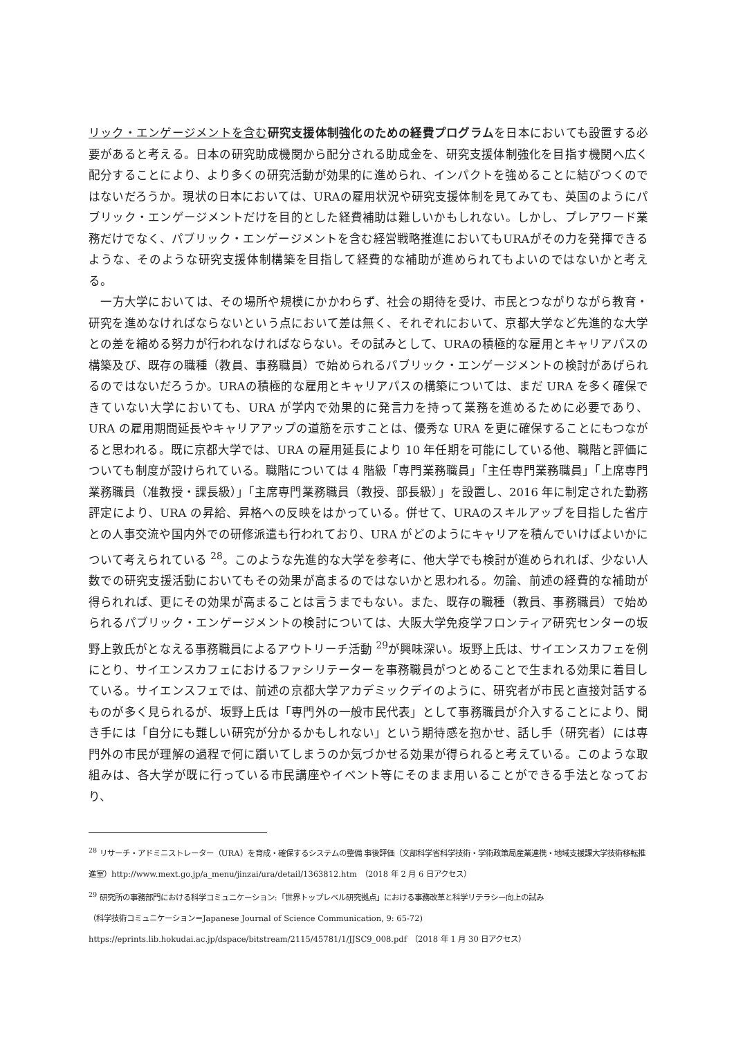リック・エンゲージメントを含む 研究支援体制強化のための経費プログラムを日本においても設置する必要があると考える。日本の研究助成機関から配分される助成金を、研究支援体制強化を目指す機関へ広く配分することにより、より多くの研究活動が効果的に進められ、インパクトを強めることに結びつくのではないだろうか。現状の日本においては、URAの雇用状況や研究支援体制を見てみても、英国のようにパブリック・エンゲージメントだけを目的とした経費補助は難しいかもしれない。しかし、プレアワード業務だけでなく、パブリック・エンゲージメントを含む経営戦略推進においてもURAがその力を発揮できるような、そのような研究支援体制構築を目指して経費的な補助が進められてもよいのではないかと考える。
　一方大学においては、その場所や規模にかかわらず、社会の期待を受け、市民とつながりながら教育・研究を進めなければならないという点において差は無く、それぞれにおいて、京都大学など先進的な大学との差を縮める努力が行われなければならない。その試みとして、URAの積極的な雇用とキャリアパスの構築及び、既存の職種（教員、事務職員）で始められるパブリック・エンゲージメントの検討があげられるのではないだろうか。URAの積極的な雇用とキャリアパスの構築については、まだ URA を多く確保できていない大学においても、URA が学内で効果的に発言力を持って業務を進めるために必要であり、URA の雇用期間延長やキャリアアップの道筋を示すことは、優秀な URA を更に確保することにもつながると思われる。既に京都大学では、URA の雇用延長により 10 年任期を可能にしている他、職階と評価についても制度が設けられている。職階については 4 階級「専門業務職員」「主任専門業務職員」「上席専門業務職員（准教授・課長級）」「主席専門業務職員（教授、部長級）」を設置し、2016 年に制定された勤務評定により、URA の昇給、昇格への反映をはかっている。併せて、URAのスキルアップを目指した省庁との人事交流や国内外での研修派遣も行われており、URA がどのようにキャリアを積んでいけばよいかについて考えられている <sup>28</sup>。このような先進的な大学を参考に、他大学でも検討が進められれば、少ない人数での研究支援活動においてもその効果が高まるのではないかと思われる。勿論、前述の経費的な補助が得られれば、更にその効果が高まることは言うまでもない。また、既存の職種（教員、事務職員）で始められるパブリック・エンゲージメントの検討については、大阪大学免疫学フロンティア研究センターの坂野上敦氏がとなえる事務職員によるアウトリーチ活動 <sup>29</sup>が興味深い。坂野上氏は、サイエンスカフェを例にとり、サイエンスカフェにおけるファシリテーターを事務職員がつとめることで生まれる効果に着目している。サイエンスフェでは、前述の京都大学アカデミックデイのように、研究者が市民と直接対話するものが多く見られるが、坂野上氏は「専門外の一般市民代表」として事務職員が介入することにより、聞き手には「自分にも難しい研究が分かるかもしれない」という期待感を抱かせ、話し手（研究者）には専門外の市民が理解の過程で何に躓いてしまうのか気づかせる効果が得られると考えている。このような取組みは、各大学が既に行っている市民講座やイベント等にそのまま用いることができる手法となっており、
<sup>28</sup> リサーチ・アドミニストレーター（URA）を育成・確保するシステムの整備 事後評価（文部科学省科学技術・学術政策局産業連携・地域支援課大学技術移転推進室）http://www.mext.go.jp/a_menu/jinzai/ura/detail/1363812.htm　（2018 年 2 月 6 日アクセス）
<sup>29</sup> 研究所の事務部門における科学コミュニケーション:「世界トップレベル研究拠点」における事務改革と科学リテラシー向上の試み
（科学技術コミュニケーション＝Japanese Journal of Science Communication, 9: 65-72)
https://eprints.lib.hokudai.ac.jp/dspace/bitstream/2115/45781/1/JJSC9_008.pdf　（2018 年 1 月 30 日アクセス）